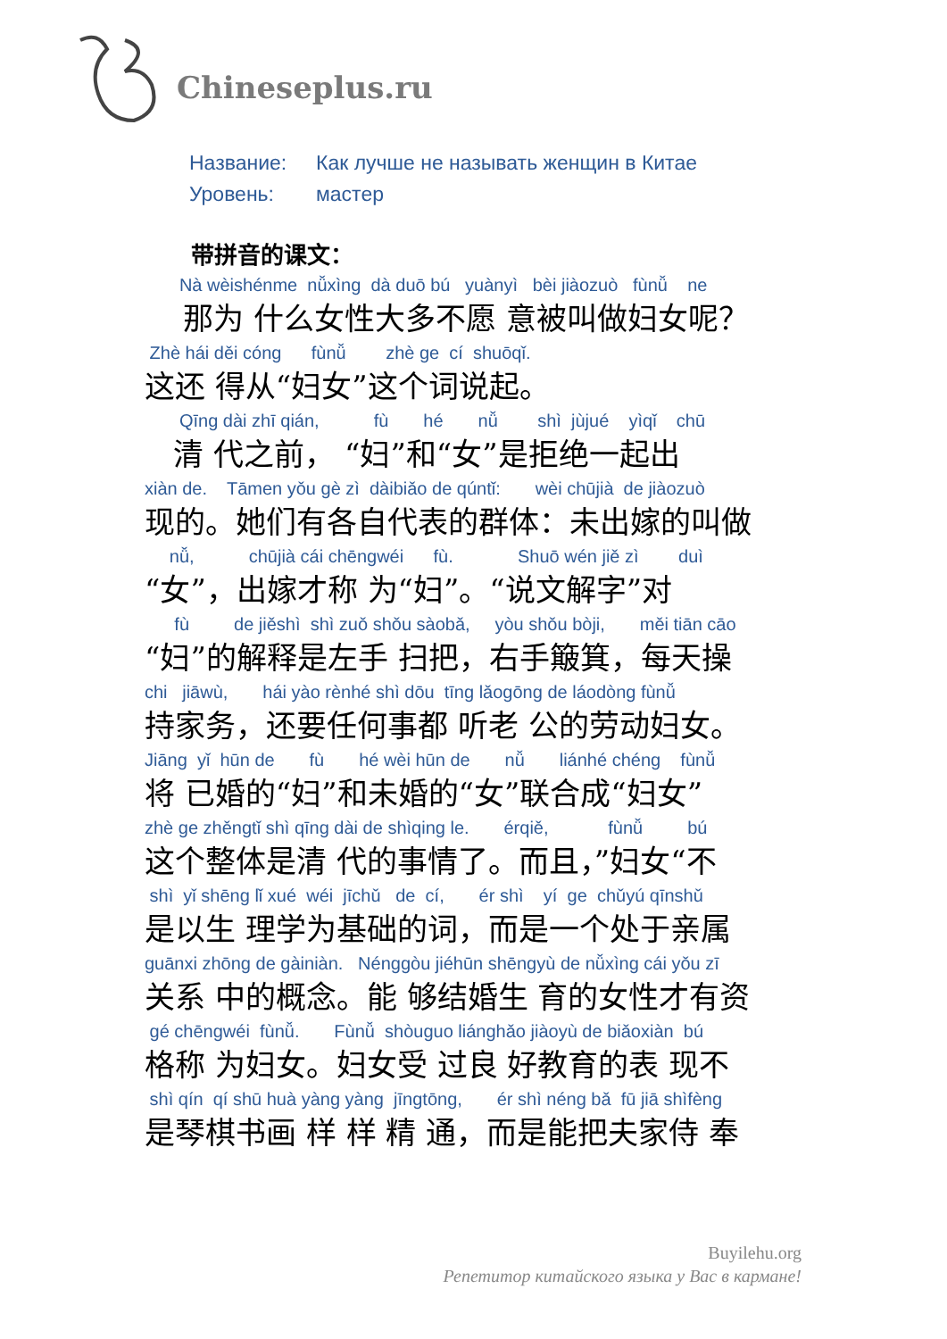Chineseplus.ru
Название: Как лучше не называть женщин в Китае
Уровень: мастер
带拼音的课文：
Nà wèishénme nǚxìng dà duō bú yuànyì bèi jiàozuò fùnǚ ne
那为 什么女性大多不愿 意被叫做妇女呢？
Zhè hái děi cóng fùnǚ zhè ge cí shuōqǐ.
这还 得从“妇女”这个词说起。
Qīng dài zhī qián, fù hé nǚ shì jùjué yìqǐ chū
清 代之前， “妇”和“女”是拒绝一起出
xiàn de. Tāmen yǒu gè zì dàibiǎo de qúntǐ: wèi chūjià de jiàozuò
现的。她们有各自代表的群体：未出嫁的叫做
nǚ, chūjià cái chēngwéi fù. Shuō wén jiě zì duì
“女”，出嫁才称 为“妇”。“说文解字”对
fù de jiěshì shì zuǒ shǒu sàobǎ, yòu shǒu bòji, měi tiān cāo
“妇”的解释是左手 扫把，右手簸箕，每天操
chi jiāwù, hái yào rènhé shì dōu tīng lǎogōng de láodòng fùnǚ
持家务，还要任何事都 听老 公的劳动妇女。
Jiāng yǐ hūn de fù hé wèi hūn de nǚ liánhé chéng fùnǚ
将 已婚的“妇”和未婚的“女”联合成“妇女”
zhè ge zhěngtǐ shì qīng dài de shìqing le. érqiě, fùnǚ bú
这个整体是清 代的事情了。而且，”妇女“不
shì yǐ shēng lǐ xué wéi jīchǔ de cí, ér shì yí ge chǔyú qīnshǔ
是以生 理学为基础的词，而是一个处于亲属
guānxi zhōng de gàiniàn. Nénggòu jiéhūn shēngyù de nǚxìng cái yǒu zī
关系 中的概念。能 够结婚生 育的女性才有资
gé chēngwéi fùnǚ. Fùnǚ shòuguo liánghǎo jiàoyù de biǎoxiàn bú
格称 为妇女。妇女受 过良 好教育的表 现不
shì qín qí shū huà yàng yàng jīngtōng, ér shì néng bǎ fū jiā shìfèng
是琴棋书画 样 样 精 通，而是能把夫家侍 奉
Buyilehu.org
Репетитор китайского языка у Вас в кармане!